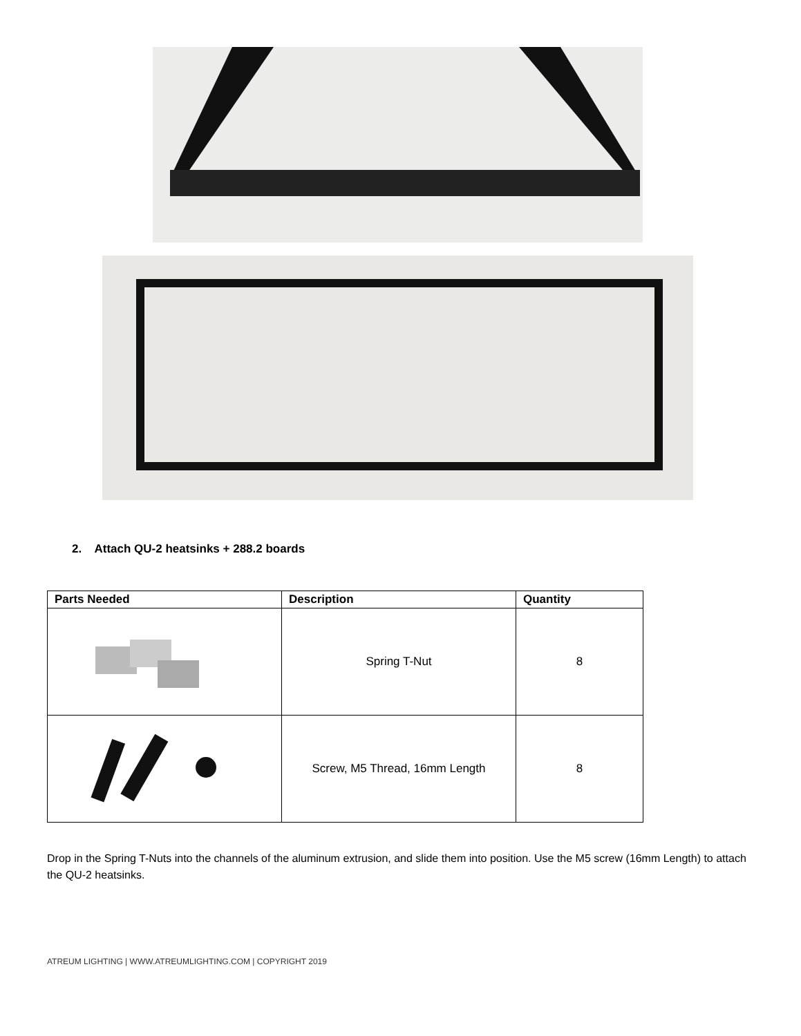2. Attach QU-2 heatsinks + 288.2 boards
| Parts Needed | Description | Quantity |
| --- | --- | --- |
| | Spring T-Nut | 8 |
| | Screw, M5 Thread, 16mm Length | 8 |
Drop in the Spring T-Nuts into the channels of the aluminum extrusion, and slide them into position. Use the M5 screw (16mm Length) to attach the QU-2 heatsinks.
ATREUM LIGHTING | WWW.ATREUMLIGHTING.COM | COPYRIGHT 2019